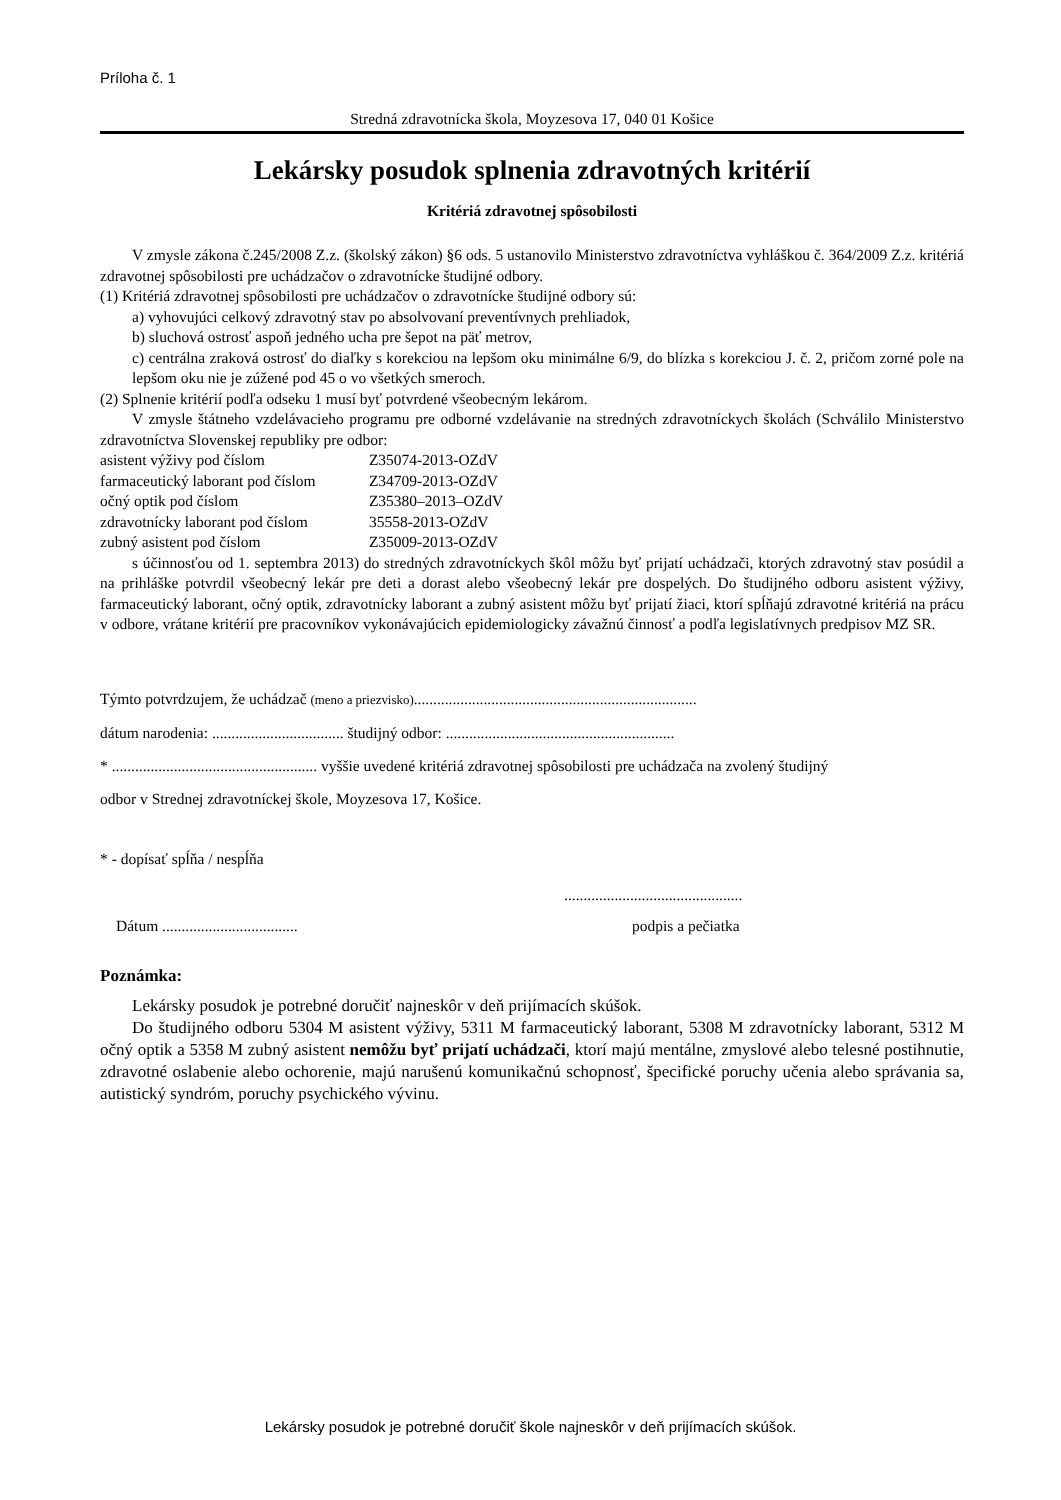Príloha č. 1
Stredná zdravotnícka škola, Moyzesova 17, 040 01 Košice
Lekársky posudok splnenia zdravotných kritérií
Kritériá zdravotnej spôsobilosti
V zmysle zákona č.245/2008 Z.z. (školský zákon) §6 ods. 5 ustanovilo Ministerstvo zdravotníctva vyhláškou č. 364/2009 Z.z. kritériá zdravotnej spôsobilosti pre uchádzačov o zdravotnícke študijné odbory.
(1) Kritériá zdravotnej spôsobilosti pre uchádzačov o zdravotnícke študijné odbory sú:
a) vyhovujúci celkový zdravotný stav po absolvovaní preventívnych prehliadok,
b) sluchová ostrosť aspoň jedného ucha pre šepot na päť metrov,
c) centrálna zraková ostrosť do diaľky s korekciou na lepšom oku minimálne 6/9, do blízka s korekciou J. č. 2, pričom zorné pole na lepšom oku nie je zúžené pod 45 o vo všetkých smeroch.
(2) Splnenie kritérií podľa odseku 1 musí byť potvrdené všeobecným lekárom.
V zmysle štátneho vzdelávacieho programu pre odborné vzdelávanie na stredných zdravotníckych školách (Schválilo Ministerstvo zdravotníctva Slovenskej republiky pre odbor:
asistent výživy pod číslom Z35074-2013-OZdV
farmaceutický laborant pod číslom Z34709-2013-OZdV
očný optik pod číslom Z35380–2013–OZdV
zdravotnícky laborant pod číslom 35558-2013-OZdV
zubný asistent pod číslom Z35009-2013-OZdV
s účinnosťou od 1. septembra 2013) do stredných zdravotníckych škôl môžu byť prijatí uchádzači, ktorých zdravotný stav posúdil a na prihláške potvrdil všeobecný lekár pre deti a dorast alebo všeobecný lekár pre dospelých. Do študijného odboru asistent výživy, farmaceutický laborant, očný optik, zdravotnícky laborant a zubný asistent môžu byť prijatí žiaci, ktorí spĺňajú zdravotné kritériá na prácu v odbore, vrátane kritérií pre pracovníkov vykonávajúcich epidemiologicky závažnú činnosť a podľa legislatívnych predpisov MZ SR.
Týmto potvrdzujem, že uchádzač (meno a priezvisko).........................................................................
dátum narodenia: .................................. študijný odbor: ...........................................................
* ..................................................... vyššie uvedené kritériá zdravotnej spôsobilosti pre uchádzača na zvolený študijný
odbor v Strednej zdravotníckej škole, Moyzesova 17, Košice.
* - dopísať spĺňa / nespĺňa
..............................................
Dátum ................................... podpis a pečiatka
Poznámka:
Lekársky posudok je potrebné doručiť najneskôr v deň prijímacích skúšok.
Do študijného odboru 5304 M asistent výživy, 5311 M farmaceutický laborant, 5308 M zdravotnícky laborant, 5312 M očný optik a 5358 M zubný asistent nemôžu byť prijatí uchádzači, ktorí majú mentálne, zmyslové alebo telesné postihnutie, zdravotné oslabenie alebo ochorenie, majú narušenú komunikačnú schopnosť, špecifické poruchy učenia alebo správania sa, autistický syndróm, poruchy psychického vývinu.
Lekársky posudok je potrebné doručiť škole najneskôr v deň prijímacích skúšok.